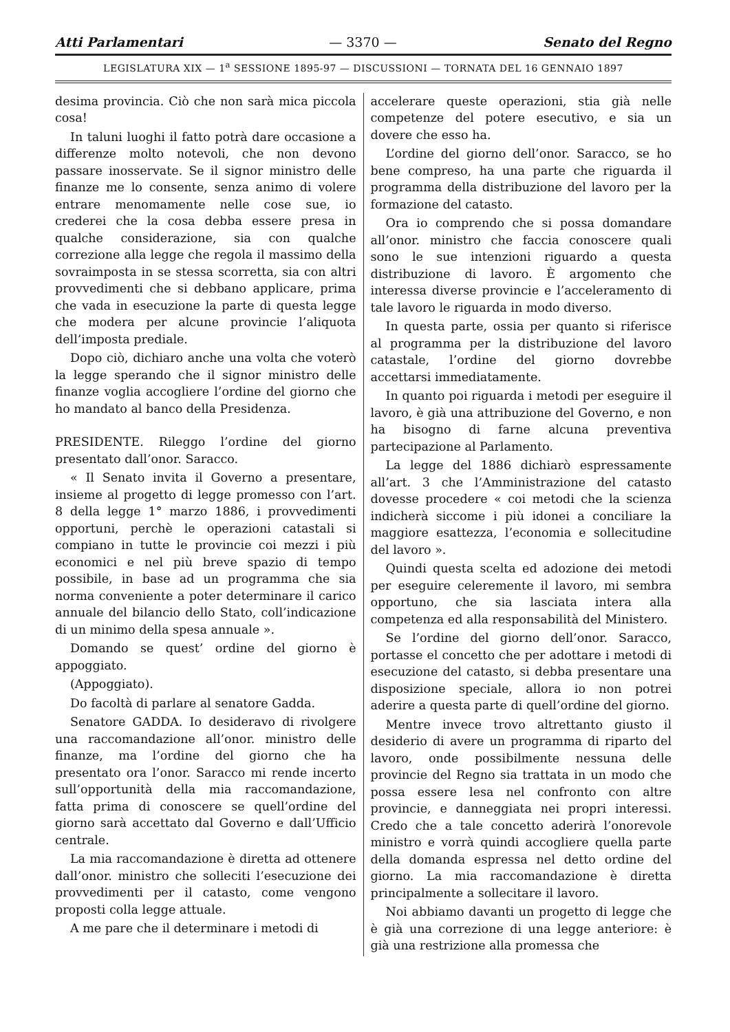Atti Parlamentari — 3370 — Senato del Regno
LEGISLATURA XIX — 1<sup>a</sup> SESSIONE 1895-97 — DISCUSSIONI — TORNATA DEL 16 GENNAIO 1897
desima provincia. Ciò che non sarà mica piccola cosa!
In taluni luoghi il fatto potrà dare occasione a differenze molto notevoli, che non devono passare inosservate. Se il signor ministro delle finanze me lo consente, senza animo di volere entrare menomamente nelle cose sue, io crederei che la cosa debba essere presa in qualche considerazione, sia con qualche correzione alla legge che regola il massimo della sovraimposta in se stessa scorretta, sia con altri provvedimenti che si debbano applicare, prima che vada in esecuzione la parte di questa legge che modera per alcune provincie l’aliquota dell’imposta prediale.
Dopo ciò, dichiaro anche una volta che voterò la legge sperando che il signor ministro delle finanze voglia accogliere l’ordine del giorno che ho mandato al banco della Presidenza.
PRESIDENTE. Rileggo l’ordine del giorno presentato dall’onor. Saracco.
« Il Senato invita il Governo a presentare, insieme al progetto di legge promesso con l’art. 8 della legge 1° marzo 1886, i provvedimenti opportuni, perchè le operazioni catastali si compiano in tutte le provincie coi mezzi i più economici e nel più breve spazio di tempo possibile, in base ad un programma che sia norma conveniente a poter determinare il carico annuale del bilancio dello Stato, coll’indicazione di un minimo della spesa annuale ».
Domando se quest’ ordine del giorno è appoggiato.
(Appoggiato).
Do facoltà di parlare al senatore Gadda.
Senatore GADDA. Io desideravo di rivolgere una raccomandazione all’onor. ministro delle finanze, ma l’ordine del giorno che ha presentato ora l’onor. Saracco mi rende incerto sull’opportunità della mia raccomandazione, fatta prima di conoscere se quell’ordine del giorno sarà accettato dal Governo e dall’Ufficio centrale.
La mia raccomandazione è diretta ad ottenere dall’onor. ministro che solleciti l’esecuzione dei provvedimenti per il catasto, come vengono proposti colla legge attuale.
A me pare che il determinare i metodi di
accelerare queste operazioni, stia già nelle competenze del potere esecutivo, e sia un dovere che esso ha.
L’ordine del giorno dell’onor. Saracco, se ho bene compreso, ha una parte che riguarda il programma della distribuzione del lavoro per la formazione del catasto.
Ora io comprendo che si possa domandare all’onor. ministro che faccia conoscere quali sono le sue intenzioni riguardo a questa distribuzione di lavoro. È argomento che interessa diverse provincie e l’acceleramento di tale lavoro le riguarda in modo diverso.
In questa parte, ossia per quanto si riferisce al programma per la distribuzione del lavoro catastale, l’ordine del giorno dovrebbe accettarsi immediatamente.
In quanto poi riguarda i metodi per eseguire il lavoro, è già una attribuzione del Governo, e non ha bisogno di farne alcuna preventiva partecipazione al Parlamento.
La legge del 1886 dichiarò espressamente all’art. 3 che l’Amministrazione del catasto dovesse procedere « coi metodi che la scienza indicherà siccome i più idonei a conciliare la maggiore esattezza, l’economia e sollecitudine del lavoro ».
Quindi questa scelta ed adozione dei metodi per eseguire celeremente il lavoro, mi sembra opportuno, che sia lasciata intera alla competenza ed alla responsabilità del Ministero.
Se l’ordine del giorno dell’onor. Saracco, portasse el concetto che per adottare i metodi di esecuzione del catasto, si debba presentare una disposizione speciale, allora io non potrei aderire a questa parte di quell’ordine del giorno.
Mentre invece trovo altrettanto giusto il desiderio di avere un programma di riparto del lavoro, onde possibilmente nessuna delle provincie del Regno sia trattata in un modo che possa essere lesa nel confronto con altre provincie, e danneggiata nei propri interessi. Credo che a tale concetto aderirà l’onorevole ministro e vorrà quindi accogliere quella parte della domanda espressa nel detto ordine del giorno. La mia raccomandazione è diretta principalmente a sollecitare il lavoro.
Noi abbiamo davanti un progetto di legge che è già una correzione di una legge anteriore: è già una restrizione alla promessa che